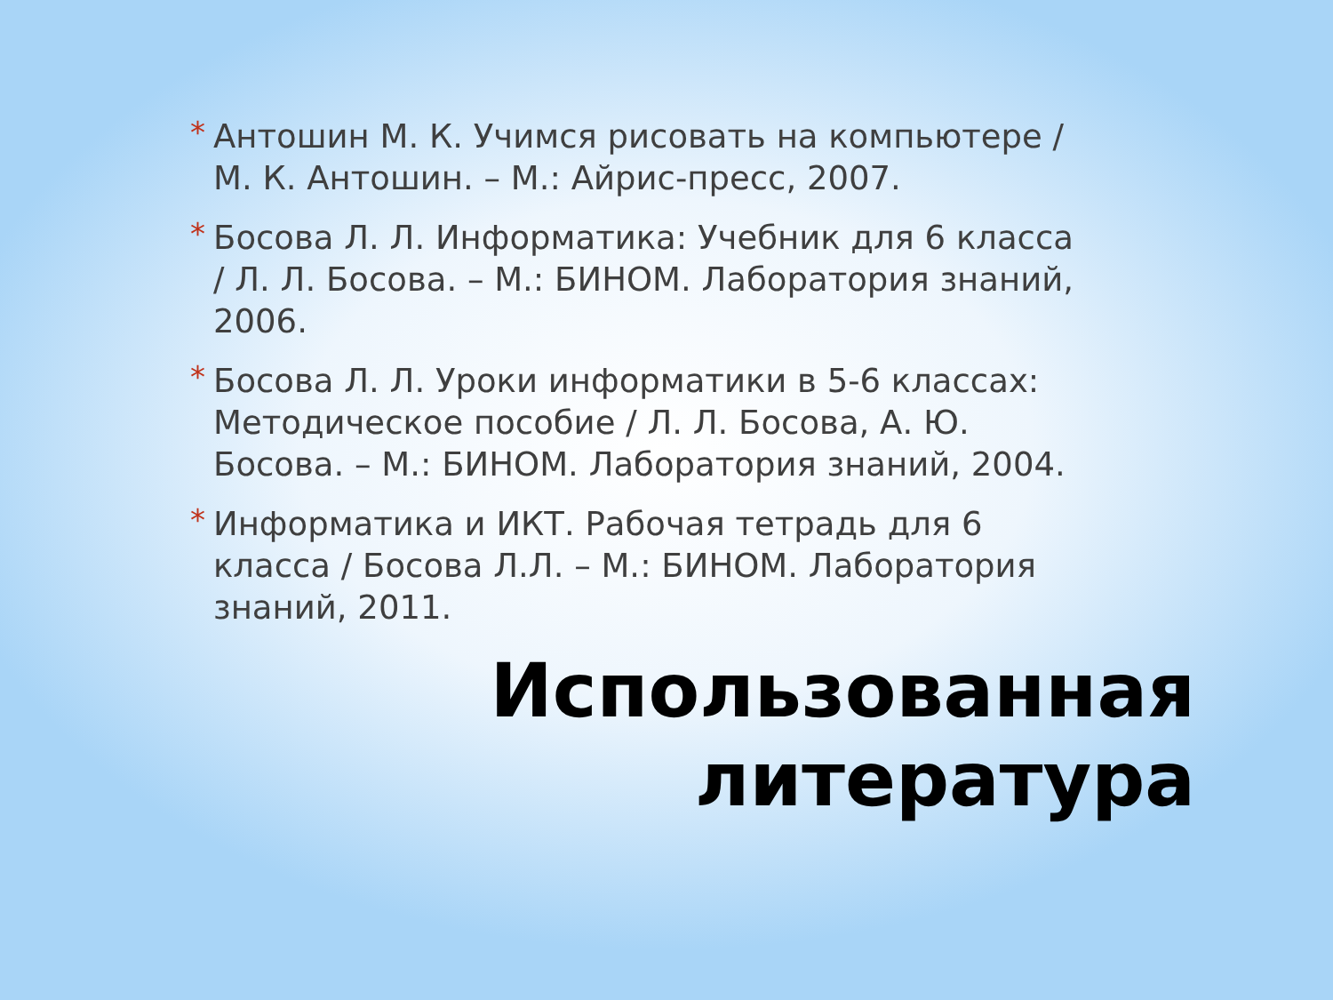* Антошин М. К. Учимся рисовать на компьютере / М. К. Антошин. – М.: Айрис-пресс, 2007.
* Босова Л. Л. Информатика: Учебник для 6 класса / Л. Л. Босова. – М.: БИНОМ. Лаборатория знаний, 2006.
* Босова Л. Л. Уроки информатики в 5-6 классах: Методическое пособие / Л. Л. Босова, А. Ю. Босова. – М.: БИНОМ. Лаборатория знаний, 2004.
* Информатика и ИКТ. Рабочая тетрадь для 6 класса / Босова Л.Л. – М.: БИНОМ. Лаборатория знаний, 2011.
Использованная
литература